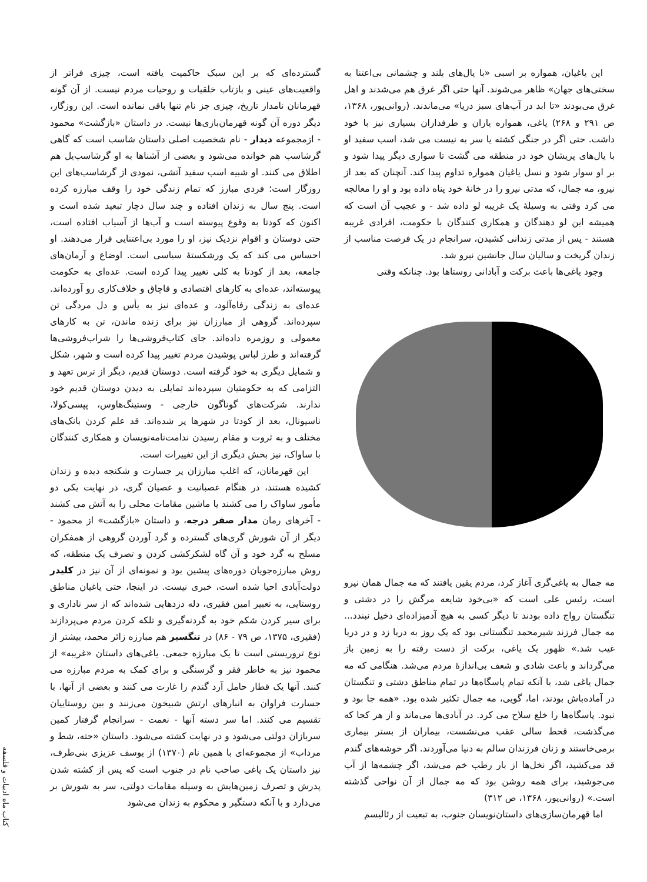این یاغیان، همواره بر اسبی «با یال‌های بلند و چشمانی بی‌اعتنا به سختی‌های جهان» ظاهر می‌شوند. آنها حتی اگر غرق هم می‌شدند و اهل غرق می‌بودند «تا ابد در آب‌های سبز دریا» می‌ماندند. (روانی‌پور، ۱۳۶۸، ص ۲۹۱ و ۲۶۸) یاغی، همواره یاران و طرفداران بسیاری نیز با خود داشت. حتی اگر در جنگی کشته یا سر به نیست می شد، اسب سفید او با یال‌های پریشان خود در منطقه می گشت تا سواری دیگر پیدا شود و بر او سوار شود و نسل یاغیان همواره تداوم پیدا کند. آنچنان که بعد از نیرو، مه جمال، که مدتی نیرو را در خانهٔ خود پناه داده بود و او را معالجه می کرد وقتی به وسیلهٔ یک غریبه لو داده شد - و عجیب آن است که همیشه این لو دهندگان و همکاری کنندگان با حکومت، افرادی غریبه هستند - پس از مدتی زندانی کشیدن، سرانجام در یک فرصت مناسب از زندان گریخت و سالیان سال جانشین نیرو شد.
وجود یاغی‌ها باعث برکت و آبادانی روستاها بود. چنانکه وقتی
مه جمال به یاغی‌گری آغاز کرد، مردم یقین یافتند که مه جمال همان نیرو است، رئیس علی است که «بی‌خود شایعه مرگش را در دشتی و تنگستان رواج داده بودند تا دیگر کسی به هیچ آدمیزاده‌ای دخیل نبندد... مه جمال فرزند شیرمحمد تنگستانی بود که یک روز به دریا زد و در دریا غیب شد.» ظهور یک یاغی، برکت از دست رفته را به زمین باز می‌گرداند و باعث شادی و شعف بی‌اندازهٔ مردم می‌شد. هنگامی که مه جمال یاغی شد، با آنکه تمام پاسگاه‌ها در تمام مناطق دشتی و تنگستان در آماده‌باش بودند، اما، گویی، مه جمال تکثیر شده بود. «همه جا بود و نبود. پاسگاه‌ها را خلع سلاح می کرد. در آبادی‌ها می‌ماند و از هر کجا که می‌گذشت، قحط سالی عقب می‌نشست، بیماران از بستر بیماری برمی‌خاستند و زنان فرزندان سالم به دنیا می‌آوردند. اگر خوشه‌های گندم قد می‌کشید، اگر نخل‌ها از بار رطب خم می‌شد، اگر چشمه‌ها از آب می‌جوشید، برای همه روشن بود که مه جمال از آن نواحی گذشته است.» (روانی‌پور، ۱۳۶۸، ص ۳۱۲)
اما قهرمان‌سازی‌های داستان‌نویسان جنوب، به تبعیت از رئالیسم
گسترده‌ای که بر این سبک حاکمیت یافته است، چیزی فراتر از واقعیت‌های عینی و بازتاب خلقیات و روحیات مردم نیست. از آن گونه قهرمانان نامدار تاریخ، چیزی جز نام تنها باقی نمانده است. این روزگار، دیگر دوره آن گونه قهرمان‌بازی‌ها نیست. در داستان «بازگشت» محمود - ازمجموعه دیدار - نام شخصیت اصلی داستان شاسب است که گاهی گرشاسب هم خوانده می‌شود و بعضی از آشناها به او گرشاسب‌یل هم اطلاق می کنند. او شبیه اسب سفید آتشی، نمودی از گرشاسب‌های این روزگار است؛ فردی مبارز که تمام زندگی خود را وقف مبارزه کرده است. پنج سال به زندان افتاده و چند سال دچار تبعید شده است و اکنون که کودتا به وقوع پیوسته است و آب‌ها از آسیاب افتاده است، حتی دوستان و اقوام نزدیک نیز، او را مورد بی‌اعتنایی قرار می‌دهند. او احساس می کند که یک ورشکستهٔ سیاسی است. اوضاع و آرمان‌های جامعه، بعد از کودتا به کلی تغییر پیدا کرده است. عده‌ای به حکومت پیوسته‌اند، عده‌ای به کارهای اقتصادی و قاچاق و خلاف‌کاری رو آورده‌اند. عده‌ای به زندگی رفاه‌آلود، و عده‌ای نیز به یأس و دل مردگی تن سپرده‌اند. گروهی از مبارزان نیز برای زنده ماندن، تن به کارهای معمولی و روزمره داده‌اند. جای کتاب‌فروشی‌ها را شراب‌فروشی‌ها گرفته‌اند و طرز لباس پوشیدن مردم تغییر پیدا کرده است و شهر، شکل و شمایل دیگری به خود گرفته است. دوستان قدیم، دیگر از ترس تعهد و التزامی که به حکومتیان سپرده‌اند تمایلی به دیدن دوستان قدیم خود ندارند. شرکت‌های گوناگون خارجی - وستینگ‌هاوس، پپسی‌کولا، ناسیونال، بعد از کودتا در شهرها پر شده‌اند. قد علم کردن بانک‌های مختلف و به ثروت و مقام رسیدن ندامت‌نامه‌نویسان و همکاری کنندگان با ساواک، نیز بخش دیگری از این تغییرات است.
این قهرمانان، که اغلب مبارزان پر جسارت و شکنجه دیده و زندان کشیده هستند، در هنگام عصبانیت و عصیان گری، در نهایت یکی دو مأمور ساواک را می کشند یا ماشین مقامات محلی را به آتش می کشند - آخرهای رمان مدار صفر درجه، و داستان «بازگشت» از محمود - دیگر از آن شورش گری‌های گسترده و گرد آوردن گروهی از همفکران مسلح به گرد خود و آن گاه لشکرکشی کردن و تصرف یک منطقه، که روش مبارزه‌جویان دوره‌های پیشین بود و نمونه‌ای از آن نیز در کلیدر دولت‌آبادی احیا شده است، خبری نیست. در اینجا، حتی یاغیان مناطق روستایی، به تعبیر امین فقیری، دله دزدهایی شده‌اند که از سر ناداری و برای سیر کردن شکم خود به گردنه‌گیری و تلکه کردن مردم می‌پردازند (فقیری، ۱۳۷۵، ص ۷۹ - ۸۶) در تنگسیر هم مبارزه زائر محمد، بیشتر از نوع تروریستی است تا یک مبارزه جمعی. یاغی‌های داستان «غریبه» از محمود نیز به خاطر فقر و گرسنگی و برای کمک به مردم مبارزه می کنند. آنها یک قطار حامل آرد گندم را غارت می کنند و بعضی از آنها، با جسارت فراوان به انبارهای ارتش شبیخون می‌زنند و بین روستاییان تقسیم می کنند. اما سر دسته آنها - نعمت - سرانجام گرفتار کمین سربازان دولتی می‌شود و در نهایت کشته می‌شود. داستان «حته، شط و مرداب» از مجموعه‌ای با همین نام (۱۳۷۰) از یوسف عزیزی بنی‌طرف، نیز داستان یک یاغی صاحب نام در جنوب است که پس از کشته شدن پدرش و تصرف زمین‌هایش به وسیله مقامات دولتی، سر به شورش بر می‌دارد و با آنکه دستگیر و محکوم به زندان می‌شود
کتاب ماه ادبیات و فلسفه